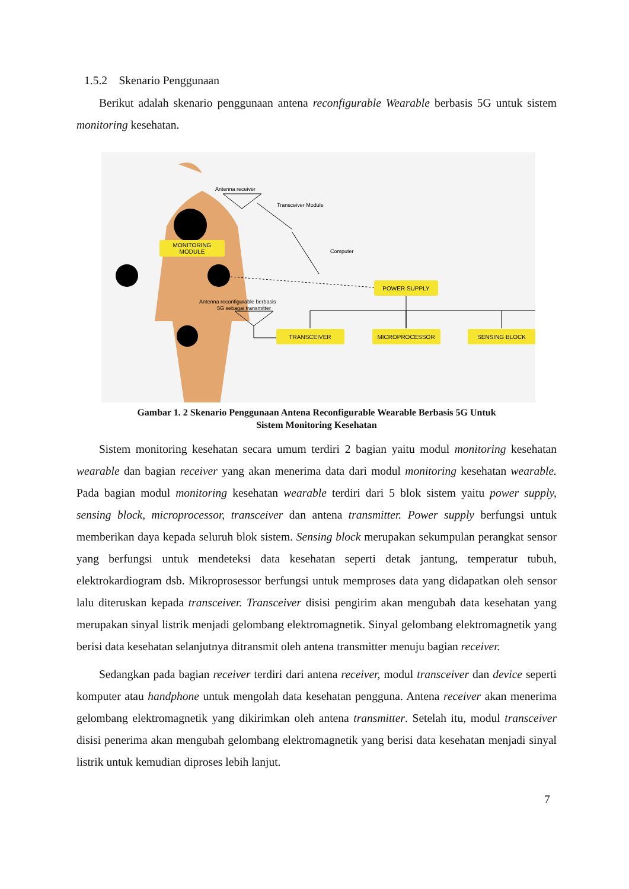1.5.2 Skenario Penggunaan
Berikut adalah skenario penggunaan antena reconfigurable Wearable berbasis 5G untuk sistem monitoring kesehatan.
MONITORING
MODULE
Antenna receiver
Transceiver Module
Computer
POWER SUPPLY
Antenna reconfigurable berbasis
5G sebagai transmitter
TRANSCEIVER
MICROPROCESSOR
SENSING BLOCK
Gambar 1. 2 Skenario Penggunaan Antena Reconfigurable Wearable Berbasis 5G Untuk
Sistem Monitoring Kesehatan
Sistem monitoring kesehatan secara umum terdiri 2 bagian yaitu modul monitoring kesehatan wearable dan bagian receiver yang akan menerima data dari modul monitoring kesehatan wearable. Pada bagian modul monitoring kesehatan wearable terdiri dari 5 blok sistem yaitu power supply, sensing block, microprocessor, transceiver dan antena transmitter. Power supply berfungsi untuk memberikan daya kepada seluruh blok sistem. Sensing block merupakan sekumpulan perangkat sensor yang berfungsi untuk mendeteksi data kesehatan seperti detak jantung, temperatur tubuh, elektrokardiogram dsb. Mikroprosessor berfungsi untuk memproses data yang didapatkan oleh sensor lalu diteruskan kepada transceiver. Transceiver disisi pengirim akan mengubah data kesehatan yang merupakan sinyal listrik menjadi gelombang elektromagnetik. Sinyal gelombang elektromagnetik yang berisi data kesehatan selanjutnya ditransmit oleh antena transmitter menuju bagian receiver.
Sedangkan pada bagian receiver terdiri dari antena receiver, modul transceiver dan device seperti komputer atau handphone untuk mengolah data kesehatan pengguna. Antena receiver akan menerima gelombang elektromagnetik yang dikirimkan oleh antena transmitter. Setelah itu, modul transceiver disisi penerima akan mengubah gelombang elektromagnetik yang berisi data kesehatan menjadi sinyal listrik untuk kemudian diproses lebih lanjut.
7